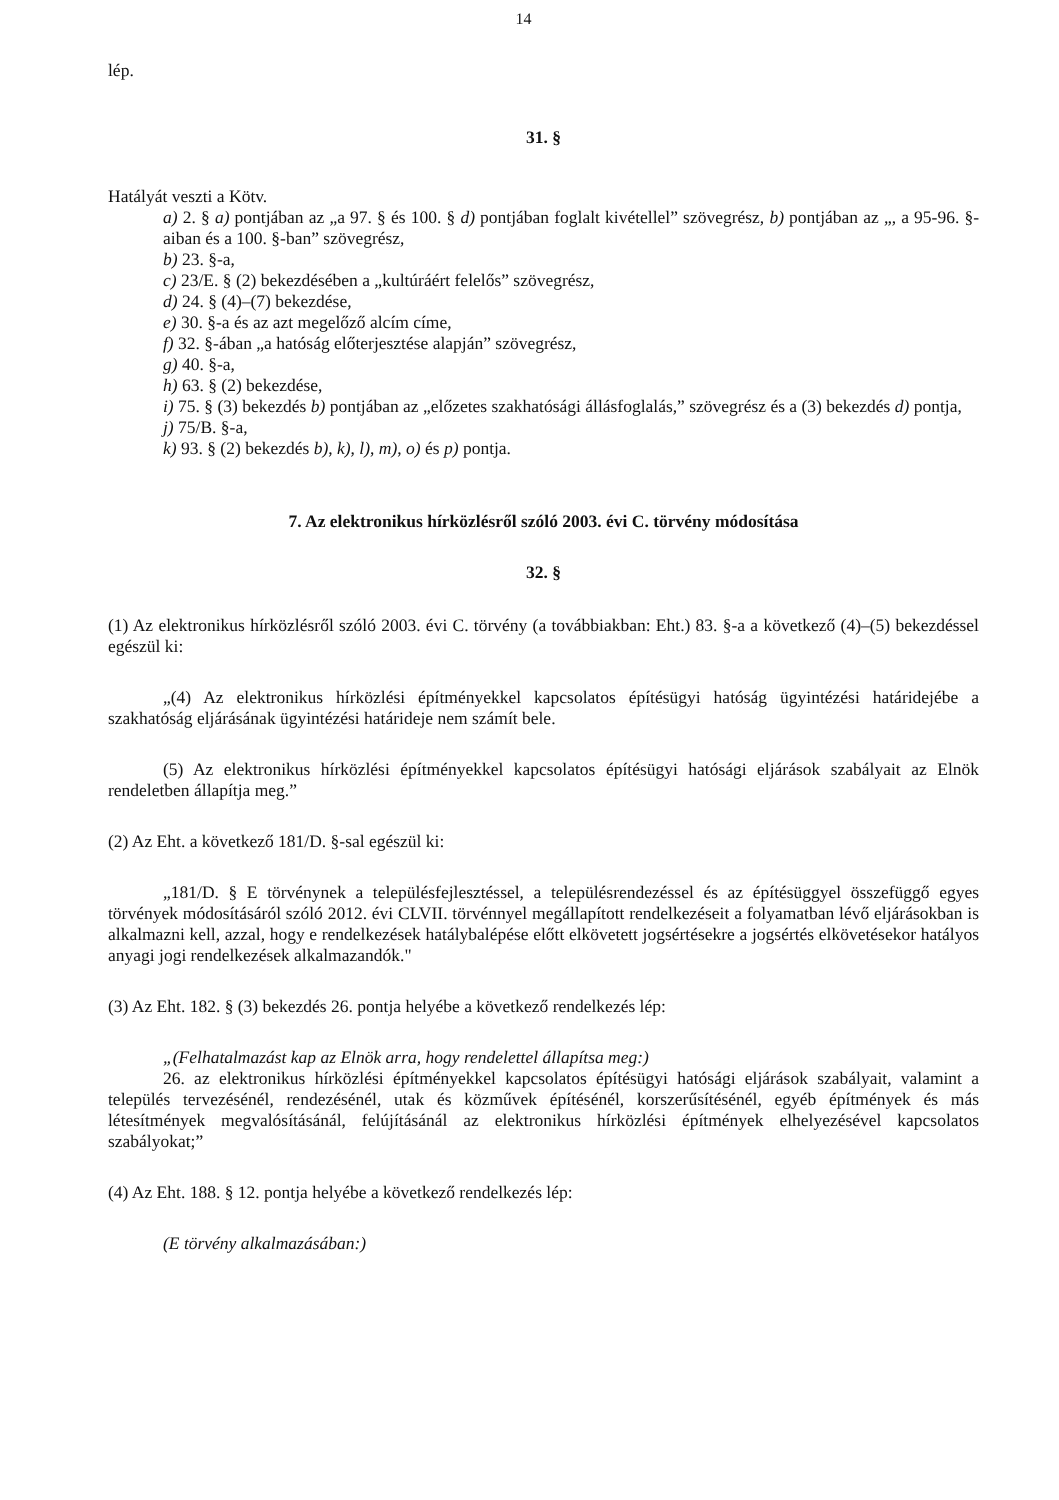14
lép.
31. §
Hatályát veszti a Kötv.
a) 2. § a) pontjában az „a 97. § és 100. § d) pontjában foglalt kivétellel” szövegrész, b) pontjában az „, a 95-96. §-aiban és a 100. §-ban” szövegrész,
b) 23. §-a,
c) 23/E. § (2) bekezdésében a „kultúráért felelős” szövegrész,
d) 24. § (4)–(7) bekezdése,
e) 30. §-a és az azt megelőző alcím címe,
f) 32. §-ában „a hatóság előterjesztése alapján” szövegrész,
g) 40. §-a,
h) 63. § (2) bekezdése,
i) 75. § (3) bekezdés b) pontjában az „előzetes szakhatósági állásfoglalás,” szövegrész és a (3) bekezdés d) pontja,
j) 75/B. §-a,
k) 93. § (2) bekezdés b), k), l), m), o) és p) pontja.
7. Az elektronikus hírközlésről szóló 2003. évi C. törvény módosítása
32. §
(1) Az elektronikus hírközlésről szóló 2003. évi C. törvény (a továbbiakban: Eht.) 83. §-a a következő (4)–(5) bekezdéssel egészül ki:
„(4) Az elektronikus hírközlési építményekkel kapcsolatos építésügyi hatóság ügyintézési határidejébe a szakhatóság eljárásának ügyintézési határideje nem számít bele.
(5) Az elektronikus hírközlési építményekkel kapcsolatos építésügyi hatósági eljárások szabályait az Elnök rendeletben állapítja meg.”
(2) Az Eht. a következő 181/D. §-sal egészül ki:
„181/D. § E törvénynek a településfejlesztéssel, a településrendezéssel és az építésüggyel összefüggő egyes törvények módosításáról szóló 2012. évi CLVII. törvénnyel megállapított rendelkezéseit a folyamatban lévő eljárásokban is alkalmazni kell, azzal, hogy e rendelkezések hatálybalépése előtt elkövetett jogsértésekre a jogsértés elkövetésekor hatályos anyagi jogi rendelkezések alkalmazandók."
(3) Az Eht. 182. § (3) bekezdés 26. pontja helyébe a következő rendelkezés lép:
„(Felhatalmazást kap az Elnök arra, hogy rendelettel állapítsa meg:)
26. az elektronikus hírközlési építményekkel kapcsolatos építésügyi hatósági eljárások szabályait, valamint a település tervezésénél, rendezésénél, utak és közművek építésénél, korszerűsítésénél, egyéb építmények és más létesítmények megvalósításánál, felújításánál az elektronikus hírközlési építmények elhelyezésével kapcsolatos szabályokat;”
(4) Az Eht. 188. § 12. pontja helyébe a következő rendelkezés lép:
(E törvény alkalmazásában:)